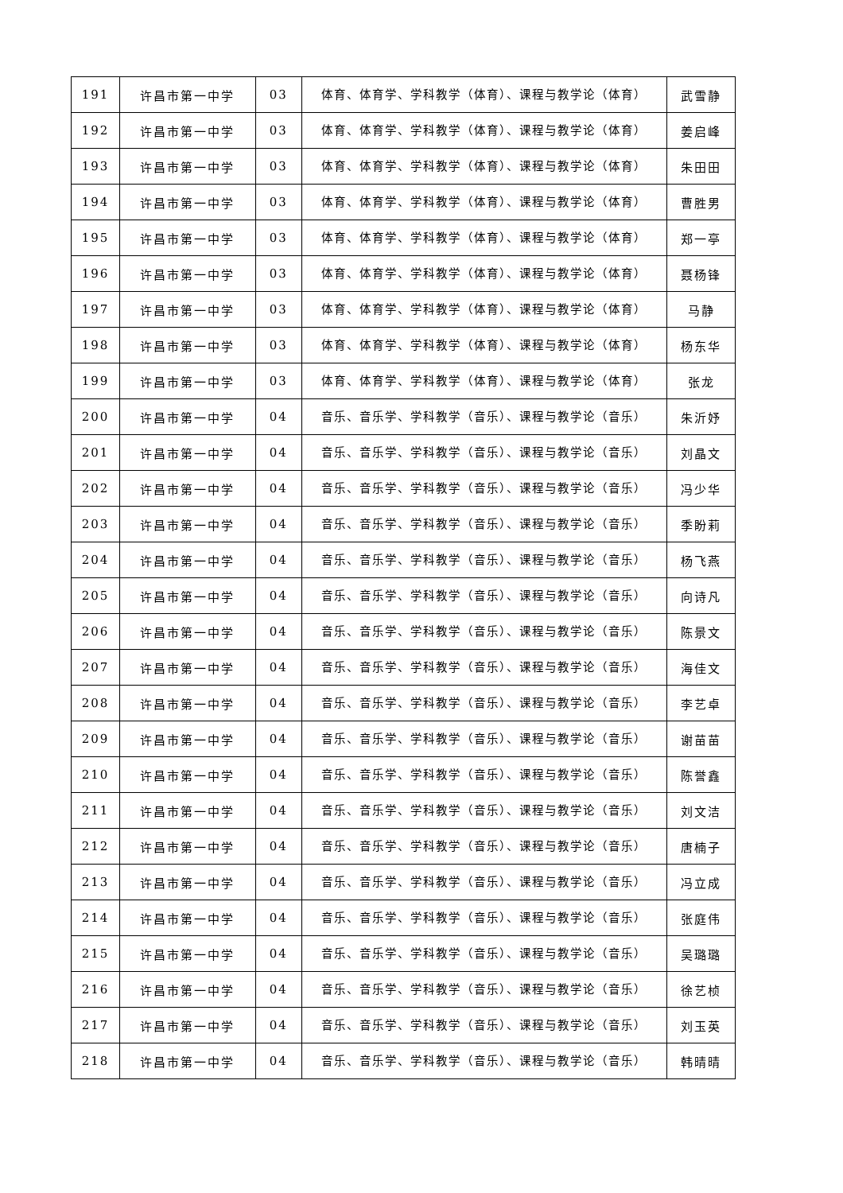| 191 | 许昌市第一中学 | 03 | 体育、体育学、学科教学（体育）、课程与教学论（体育） | 武雪静 |
| 192 | 许昌市第一中学 | 03 | 体育、体育学、学科教学（体育）、课程与教学论（体育） | 姜启峰 |
| 193 | 许昌市第一中学 | 03 | 体育、体育学、学科教学（体育）、课程与教学论（体育） | 朱田田 |
| 194 | 许昌市第一中学 | 03 | 体育、体育学、学科教学（体育）、课程与教学论（体育） | 曹胜男 |
| 195 | 许昌市第一中学 | 03 | 体育、体育学、学科教学（体育）、课程与教学论（体育） | 郑一亭 |
| 196 | 许昌市第一中学 | 03 | 体育、体育学、学科教学（体育）、课程与教学论（体育） | 聂杨锋 |
| 197 | 许昌市第一中学 | 03 | 体育、体育学、学科教学（体育）、课程与教学论（体育） | 马静 |
| 198 | 许昌市第一中学 | 03 | 体育、体育学、学科教学（体育）、课程与教学论（体育） | 杨东华 |
| 199 | 许昌市第一中学 | 03 | 体育、体育学、学科教学（体育）、课程与教学论（体育） | 张龙 |
| 200 | 许昌市第一中学 | 04 | 音乐、音乐学、学科教学（音乐）、课程与教学论（音乐） | 朱沂妤 |
| 201 | 许昌市第一中学 | 04 | 音乐、音乐学、学科教学（音乐）、课程与教学论（音乐） | 刘晶文 |
| 202 | 许昌市第一中学 | 04 | 音乐、音乐学、学科教学（音乐）、课程与教学论（音乐） | 冯少华 |
| 203 | 许昌市第一中学 | 04 | 音乐、音乐学、学科教学（音乐）、课程与教学论（音乐） | 季盼莉 |
| 204 | 许昌市第一中学 | 04 | 音乐、音乐学、学科教学（音乐）、课程与教学论（音乐） | 杨飞燕 |
| 205 | 许昌市第一中学 | 04 | 音乐、音乐学、学科教学（音乐）、课程与教学论（音乐） | 向诗凡 |
| 206 | 许昌市第一中学 | 04 | 音乐、音乐学、学科教学（音乐）、课程与教学论（音乐） | 陈景文 |
| 207 | 许昌市第一中学 | 04 | 音乐、音乐学、学科教学（音乐）、课程与教学论（音乐） | 海佳文 |
| 208 | 许昌市第一中学 | 04 | 音乐、音乐学、学科教学（音乐）、课程与教学论（音乐） | 李艺卓 |
| 209 | 许昌市第一中学 | 04 | 音乐、音乐学、学科教学（音乐）、课程与教学论（音乐） | 谢苗苗 |
| 210 | 许昌市第一中学 | 04 | 音乐、音乐学、学科教学（音乐）、课程与教学论（音乐） | 陈誉鑫 |
| 211 | 许昌市第一中学 | 04 | 音乐、音乐学、学科教学（音乐）、课程与教学论（音乐） | 刘文洁 |
| 212 | 许昌市第一中学 | 04 | 音乐、音乐学、学科教学（音乐）、课程与教学论（音乐） | 唐楠子 |
| 213 | 许昌市第一中学 | 04 | 音乐、音乐学、学科教学（音乐）、课程与教学论（音乐） | 冯立成 |
| 214 | 许昌市第一中学 | 04 | 音乐、音乐学、学科教学（音乐）、课程与教学论（音乐） | 张庭伟 |
| 215 | 许昌市第一中学 | 04 | 音乐、音乐学、学科教学（音乐）、课程与教学论（音乐） | 吴璐璐 |
| 216 | 许昌市第一中学 | 04 | 音乐、音乐学、学科教学（音乐）、课程与教学论（音乐） | 徐艺桢 |
| 217 | 许昌市第一中学 | 04 | 音乐、音乐学、学科教学（音乐）、课程与教学论（音乐） | 刘玉英 |
| 218 | 许昌市第一中学 | 04 | 音乐、音乐学、学科教学（音乐）、课程与教学论（音乐） | 韩晴晴 |